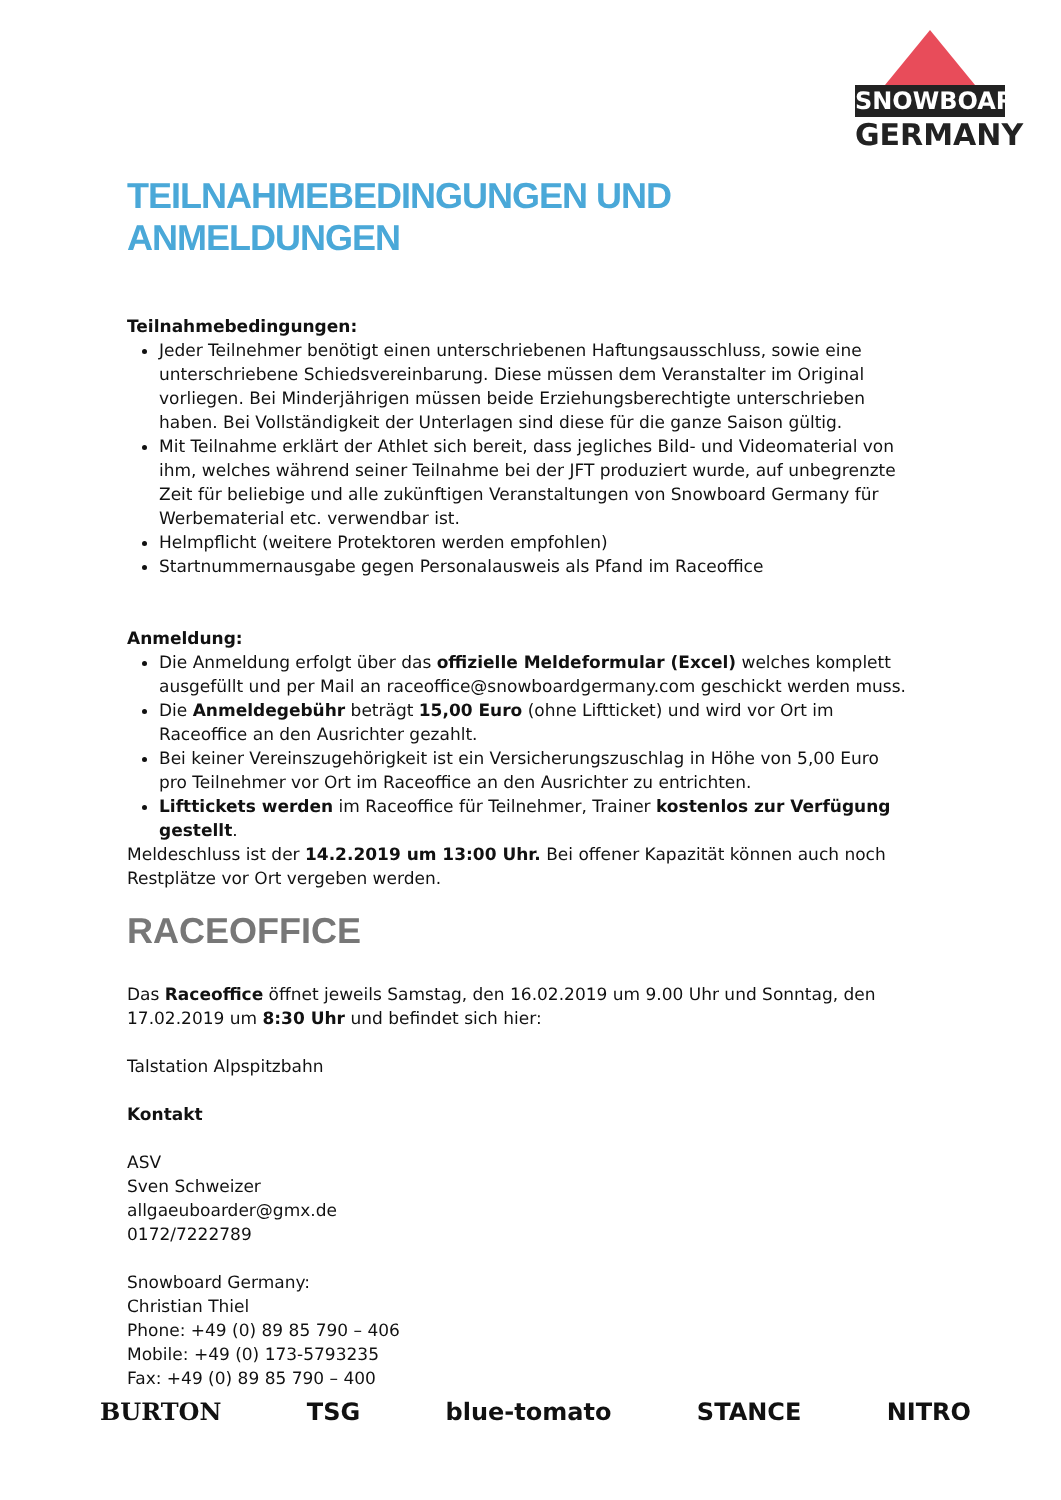SNOWBOARD
GERMANY
TEILNAHMEBEDINGUNGEN UND ANMELDUNGEN
Teilnahmebedingungen:
Jeder Teilnehmer benötigt einen unterschriebenen Haftungsausschluss, sowie eine unterschriebene Schiedsvereinbarung. Diese müssen dem Veranstalter im Original vorliegen. Bei Minderjährigen müssen beide Erziehungsberechtigte unterschrieben haben. Bei Vollständigkeit der Unterlagen sind diese für die ganze Saison gültig.
Mit Teilnahme erklärt der Athlet sich bereit, dass jegliches Bild- und Videomaterial von ihm, welches während seiner Teilnahme bei der JFT produziert wurde, auf unbegrenzte Zeit für beliebige und alle zukünftigen Veranstaltungen von Snowboard Germany für Werbematerial etc. verwendbar ist.
Helmpflicht (weitere Protektoren werden empfohlen)
Startnummernausgabe gegen Personalausweis als Pfand im Raceoffice
Anmeldung:
Die Anmeldung erfolgt über das offizielle Meldeformular (Excel) welches komplett ausgefüllt und per Mail an raceoffice@snowboardgermany.com geschickt werden muss.
Die Anmeldegebühr beträgt 15,00 Euro (ohne Liftticket) und wird vor Ort im Raceoffice an den Ausrichter gezahlt.
Bei keiner Vereinszugehörigkeit ist ein Versicherungszuschlag in Höhe von 5,00 Euro pro Teilnehmer vor Ort im Raceoffice an den Ausrichter zu entrichten.
Lifttickets werden im Raceoffice für Teilnehmer, Trainer kostenlos zur Verfügung gestellt.
Meldeschluss ist der 14.2.2019 um 13:00 Uhr. Bei offener Kapazität können auch noch Restplätze vor Ort vergeben werden.
RACEOFFICE
Das Raceoffice öffnet jeweils Samstag, den 16.02.2019 um 9.00 Uhr und Sonntag, den 17.02.2019 um 8:30 Uhr und befindet sich hier:
Talstation Alpspitzbahn
Kontakt
ASV
Sven Schweizer
allgaeuboarder@gmx.de
0172/7222789
Snowboard Germany:
Christian Thiel
Phone: +49 (0) 89 85 790 – 406
Mobile: +49 (0) 173-5793235
Fax: +49 (0) 89 85 790 – 400
BURTON TSG blue-tomato STANCE NITRO